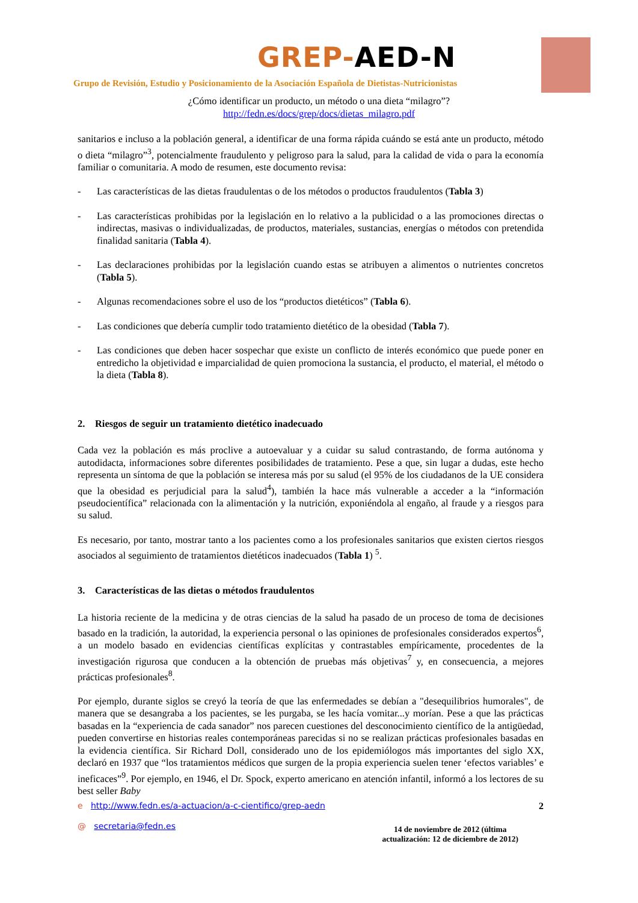GREP- AED-N
Grupo de Revisión, Estudio y Posicionamiento de la Asociación Española de Dietistas-Nutricionistas
¿Cómo identificar un producto, un método o una dieta “milagro”?
http://fedn.es/docs/grep/docs/dietas_milagro.pdf
sanitarios e incluso a la población general, a identificar de una forma rápida cuándo se está ante un producto, método o dieta “milagro”<sup>3</sup>, potencialmente fraudulento y peligroso para la salud, para la calidad de vida o para la economía familiar o comunitaria. A modo de resumen, este documento revisa:
- Las características de las dietas fraudulentas o de los métodos o productos fraudulentos (Tabla 3)
- Las características prohibidas por la legislación en lo relativo a la publicidad o a las promociones directas o indirectas, masivas o individualizadas, de productos, materiales, sustancias, energías o métodos con pretendida finalidad sanitaria (Tabla 4).
- Las declaraciones prohibidas por la legislación cuando estas se atribuyen a alimentos o nutrientes concretos (Tabla 5).
- Algunas recomendaciones sobre el uso de los “productos dietéticos” (Tabla 6).
- Las condiciones que debería cumplir todo tratamiento dietético de la obesidad (Tabla 7).
- Las condiciones que deben hacer sospechar que existe un conflicto de interés económico que puede poner en entredicho la objetividad e imparcialidad de quien promociona la sustancia, el producto, el material, el método o la dieta (Tabla 8).
2. Riesgos de seguir un tratamiento dietético inadecuado
Cada vez la población es más proclive a autoevaluar y a cuidar su salud contrastando, de forma autónoma y autodidacta, informaciones sobre diferentes posibilidades de tratamiento. Pese a que, sin lugar a dudas, este hecho representa un síntoma de que la población se interesa más por su salud (el 95% de los ciudadanos de la UE considera que la obesidad es perjudicial para la salud<sup>4</sup>), también la hace más vulnerable a acceder a la “información pseudocientífica” relacionada con la alimentación y la nutrición, exponiéndola al engaño, al fraude y a riesgos para su salud.
Es necesario, por tanto, mostrar tanto a los pacientes como a los profesionales sanitarios que existen ciertos riesgos asociados al seguimiento de tratamientos dietéticos inadecuados (Tabla 1) <sup>5</sup>.
3. Características de las dietas o métodos fraudulentos
La historia reciente de la medicina y de otras ciencias de la salud ha pasado de un proceso de toma de decisiones basado en la tradición, la autoridad, la experiencia personal o las opiniones de profesionales considerados expertos<sup>6</sup>, a un modelo basado en evidencias científicas explícitas y contrastables empíricamente, procedentes de la investigación rigurosa que conducen a la obtención de pruebas más objetivas<sup>7</sup> y, en consecuencia, a mejores prácticas profesionales<sup>8</sup>.
Por ejemplo, durante siglos se creyó la teoría de que las enfermedades se debían a "desequilibrios humorales", de manera que se desangraba a los pacientes, se les purgaba, se les hacía vomitar...y morían. Pese a que las prácticas basadas en la “experiencia de cada sanador” nos parecen cuestiones del desconocimiento científico de la antigüedad, pueden convertirse en historias reales contemporáneas parecidas si no se realizan prácticas profesionales basadas en la evidencia científica. Sir Richard Doll, considerado uno de los epidemiólogos más importantes del siglo XX, declaró en 1937 que “los tratamientos médicos que surgen de la propia experiencia suelen tener ‘efectos variables’ e ineficaces”<sup>9</sup>. Por ejemplo, en 1946, el Dr. Spock, experto americano en atención infantil, informó a los lectores de su best seller Baby
e http://www.fedn.es/a-actuacion/a-c-cientifico/grep-aedn
@ secretaria@fedn.es
2
14 de noviembre de 2012 (última
actualización: 12 de diciembre de 2012)